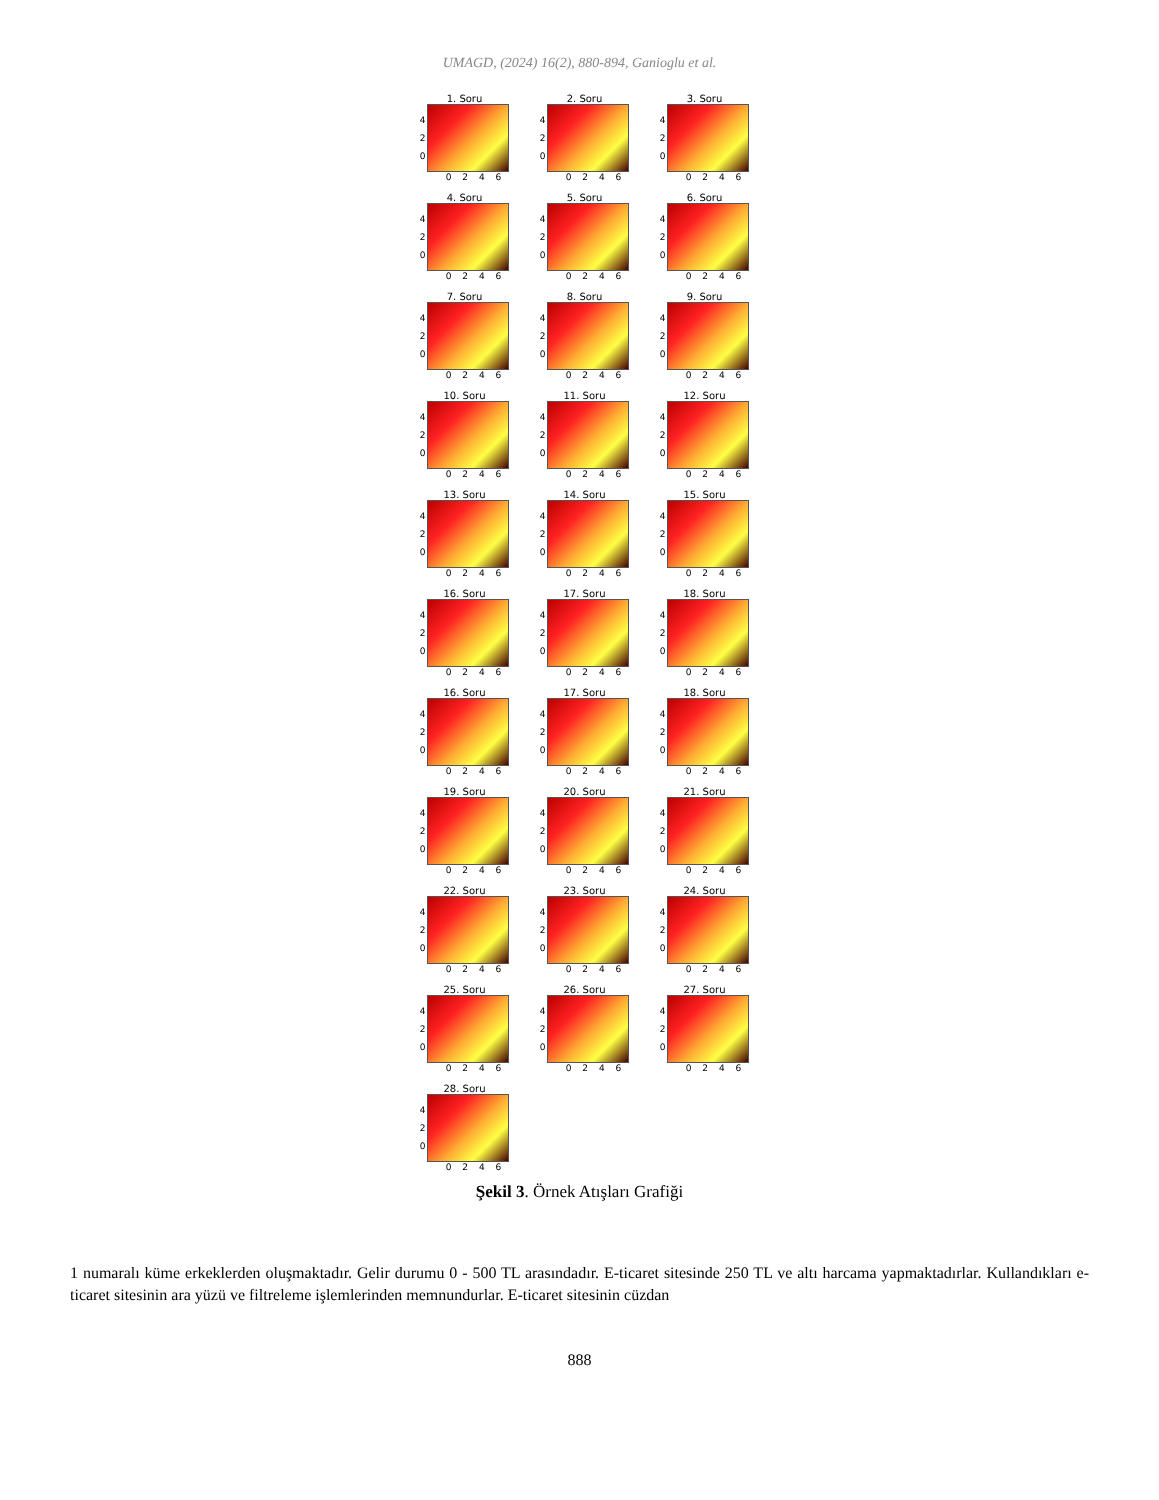UMAGD, (2024) 16(2), 880-894, Ganioglu et al.
1. Soru
4
2
0
0 2 4 6
2. Soru
4
2
0
0 2 4 6
3. Soru
4
2
0
0 2 4 6
4. Soru
4
2
0
0 2 4 6
5. Soru
4
2
0
0 2 4 6
6. Soru
4
2
0
0 2 4 6
7. Soru
4
2
0
0 2 4 6
8. Soru
4
2
0
0 2 4 6
9. Soru
4
2
0
0 2 4 6
10. Soru
4
2
0
0 2 4 6
11. Soru
4
2
0
0 2 4 6
12. Soru
4
2
0
0 2 4 6
13. Soru
4
2
0
0 2 4 6
14. Soru
4
2
0
0 2 4 6
15. Soru
4
2
0
0 2 4 6
16. Soru
4
2
0
0 2 4 6
17. Soru
4
2
0
0 2 4 6
18. Soru
4
2
0
0 2 4 6
16. Soru
4
2
0
0 2 4 6
17. Soru
4
2
0
0 2 4 6
18. Soru
4
2
0
0 2 4 6
19. Soru
4
2
0
0 2 4 6
20. Soru
4
2
0
0 2 4 6
21. Soru
4
2
0
0 2 4 6
22. Soru
4
2
0
0 2 4 6
23. Soru
4
2
0
0 2 4 6
24. Soru
4
2
0
0 2 4 6
25. Soru
4
2
0
0 2 4 6
26. Soru
4
2
0
0 2 4 6
27. Soru
4
2
0
0 2 4 6
28. Soru
4
2
0
0 2 4 6
Şekil 3. Örnek Atışları Grafiği
1 numaralı küme erkeklerden oluşmaktadır. Gelir durumu 0 - 500 TL arasındadır. E-ticaret sitesinde 250 TL ve altı harcama yapmaktadırlar. Kullandıkları e-ticaret sitesinin ara yüzü ve filtreleme işlemlerinden memnundurlar. E-ticaret sitesinin cüzdan
888